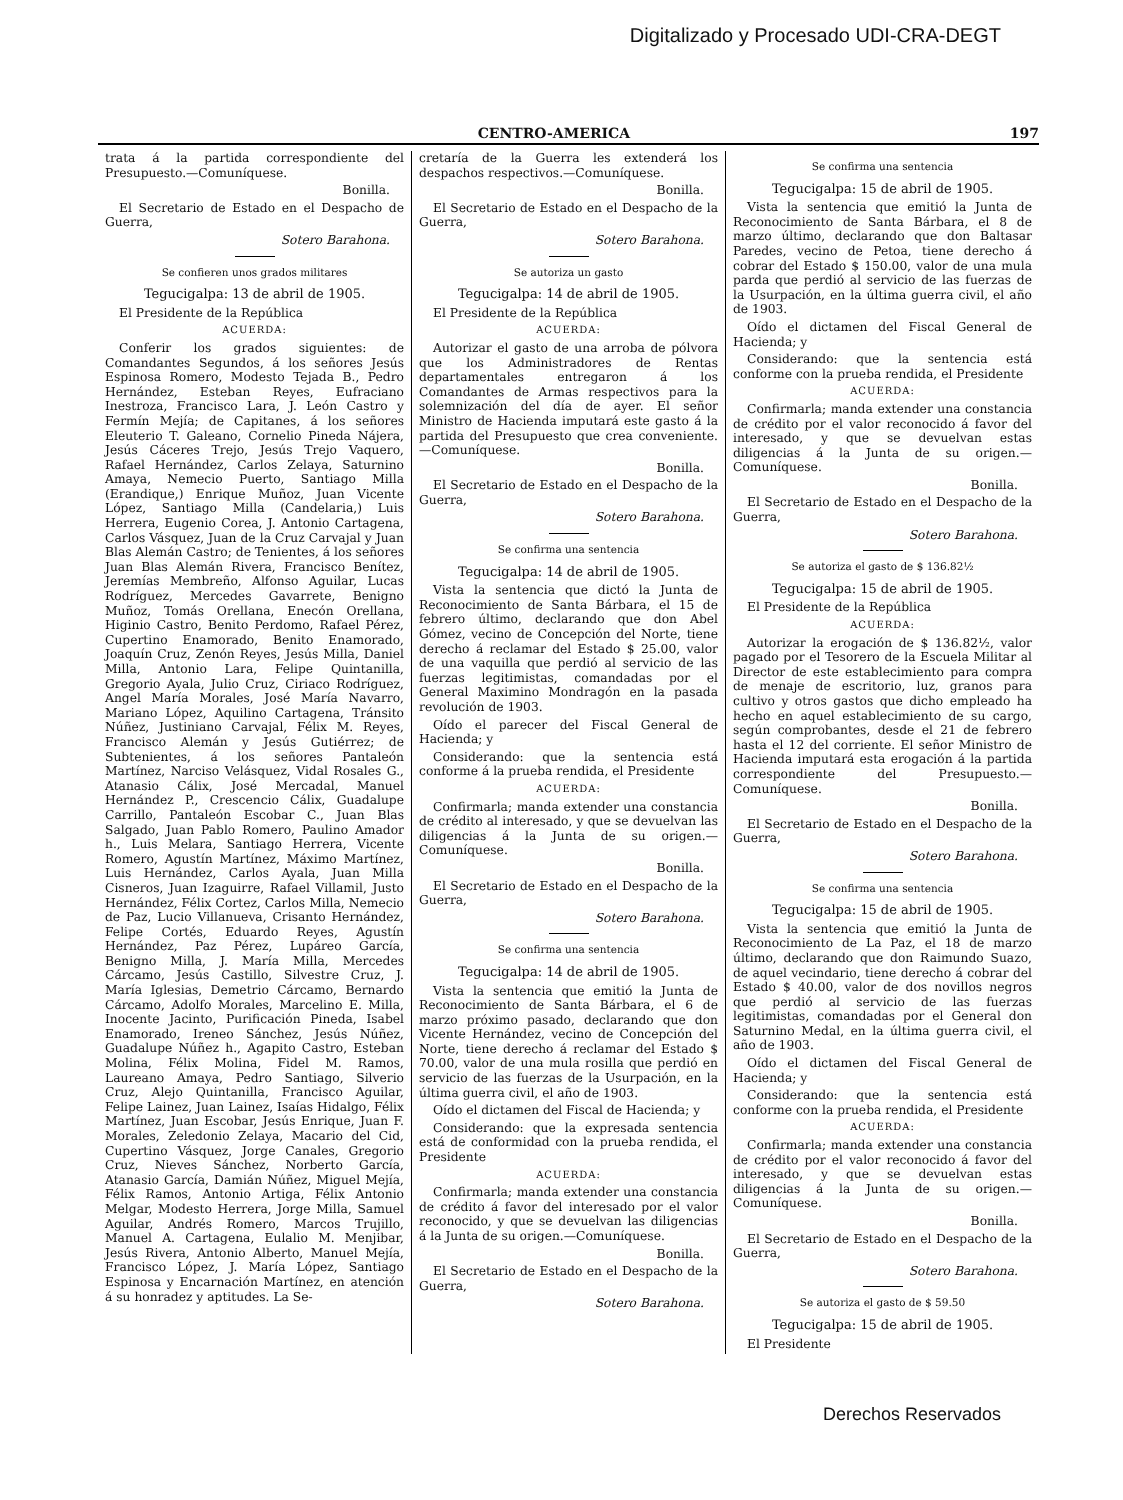Digitalizado y Procesado UDI-CRA-DEGT
CENTRO-AMERICA 197
trata á la partida correspondiente del Presupuesto.—Comuníquese.
Bonilla.
El Secretario de Estado en el Despacho de Guerra,
Sotero Barahona.
Se confieren unos grados militares
Tegucigalpa: 13 de abril de 1905.
El Presidente de la República
ACUERDA:
Conferir los grados siguientes: de Comandantes Segundos, á los señores Jesús Espinosa Romero, Modesto Tejada B., Pedro Hernández, Esteban Reyes, Eufraciano Inestroza, Francisco Lara, J. León Castro y Fermín Mejía; de Capitanes, á los señores Eleuterio T. Galeano, Cornelio Pineda Nájera, Jesús Cáceres Trejo, Jesús Trejo Vaquero, Rafael Hernández, Carlos Zelaya, Saturnino Amaya, Nemecio Puerto, Santiago Milla (Erandique,) Enrique Muñoz, Juan Vicente López, Santiago Milla (Candelaria,) Luis Herrera, Eugenio Corea, J. Antonio Cartagena, Carlos Vásquez, Juan de la Cruz Carvajal y Juan Blas Alemán Castro; de Tenientes, á los señores Juan Blas Alemán Rivera, Francisco Benítez, Jeremías Membreño, Alfonso Aguilar, Lucas Rodríguez, Mercedes Gavarrete, Benigno Muñoz, Tomás Orellana, Enecón Orellana, Higinio Castro, Benito Perdomo, Rafael Pérez, Cupertino Enamorado, Benito Enamorado, Joaquín Cruz, Zenón Reyes, Jesús Milla, Daniel Milla, Antonio Lara, Felipe Quintanilla, Gregorio Ayala, Julio Cruz, Ciriaco Rodríguez, Angel María Morales, José María Navarro, Mariano López, Aquilino Cartagena, Tránsito Núñez, Justiniano Carvajal, Félix M. Reyes, Francisco Alemán y Jesús Gutiérrez; de Subtenientes, á los señores Pantaleón Martínez, Narciso Velásquez, Vidal Rosales G., Atanasio Cálix, José Mercadal, Manuel Hernández P., Crescencio Cálix, Guadalupe Carrillo, Pantaleón Escobar C., Juan Blas Salgado, Juan Pablo Romero, Paulino Amador h., Luis Melara, Santiago Herrera, Vicente Romero, Agustín Martínez, Máximo Martínez, Luis Hernández, Carlos Ayala, Juan Milla Cisneros, Juan Izaguirre, Rafael Villamil, Justo Hernández, Félix Cortez, Carlos Milla, Nemecio de Paz, Lucio Villanueva, Crisanto Hernández, Felipe Cortés, Eduardo Reyes, Agustín Hernández, Paz Pérez, Lupáreo García, Benigno Milla, J. María Milla, Mercedes Cárcamo, Jesús Castillo, Silvestre Cruz, J. María Iglesias, Demetrio Cárcamo, Bernardo Cárcamo, Adolfo Morales, Marcelino E. Milla, Inocente Jacinto, Purificación Pineda, Isabel Enamorado, Ireneo Sánchez, Jesús Núñez, Guadalupe Núñez h., Agapito Castro, Esteban Molina, Félix Molina, Fidel M. Ramos, Laureano Amaya, Pedro Santiago, Silverio Cruz, Alejo Quintanilla, Francisco Aguilar, Felipe Lainez, Juan Lainez, Isaías Hidalgo, Félix Martínez, Juan Escobar, Jesús Enrique, Juan F. Morales, Zeledonio Zelaya, Macario del Cid, Cupertino Vásquez, Jorge Canales, Gregorio Cruz, Nieves Sánchez, Norberto García, Atanasio García, Damián Núñez, Miguel Mejía, Félix Ramos, Antonio Artiga, Félix Antonio Melgar, Modesto Herrera, Jorge Milla, Samuel Aguilar, Andrés Romero, Marcos Trujillo, Manuel A. Cartagena, Eulalio M. Menjibar, Jesús Rivera, Antonio Alberto, Manuel Mejía, Francisco López, J. María López, Santiago Espinosa y Encarnación Martínez, en atención á su honradez y aptitudes. La Se-
cretaría de la Guerra les extenderá los despachos respectivos.—Comuníquese.
Bonilla.
El Secretario de Estado en el Despacho de la Guerra,
Sotero Barahona.
Se autoriza un gasto
Tegucigalpa: 14 de abril de 1905.
El Presidente de la República
ACUERDA:
Autorizar el gasto de una arroba de pólvora que los Administradores de Rentas departamentales entregaron á los Comandantes de Armas respectivos para la solemnización del día de ayer. El señor Ministro de Hacienda imputará este gasto á la partida del Presupuesto que crea conveniente.—Comuníquese.
Bonilla.
El Secretario de Estado en el Despacho de la Guerra,
Sotero Barahona.
Se confirma una sentencia
Tegucigalpa: 14 de abril de 1905.
Vista la sentencia que dictó la Junta de Reconocimiento de Santa Bárbara, el 15 de febrero último, declarando que don Abel Gómez, vecino de Concepción del Norte, tiene derecho á reclamar del Estado $ 25.00, valor de una vaquilla que perdió al servicio de las fuerzas legitimistas, comandadas por el General Maximino Mondragón en la pasada revolución de 1903.
Oído el parecer del Fiscal General de Hacienda; y
Considerando: que la sentencia está conforme á la prueba rendida, el Presidente
ACUERDA:
Confirmarla; manda extender una constancia de crédito al interesado, y que se devuelvan las diligencias á la Junta de su origen.—Comuníquese.
Bonilla.
El Secretario de Estado en el Despacho de la Guerra,
Sotero Barahona.
Se confirma una sentencia
Tegucigalpa: 14 de abril de 1905.
Vista la sentencia que emitió la Junta de Reconocimiento de Santa Bárbara, el 6 de marzo próximo pasado, declarando que don Vicente Hernández, vecino de Concepción del Norte, tiene derecho á reclamar del Estado $ 70.00, valor de una mula rosilla que perdió en servicio de las fuerzas de la Usurpación, en la última guerra civil, el año de 1903.
Oído el dictamen del Fiscal de Hacienda; y
Considerando: que la expresada sentencia está de conformidad con la prueba rendida, el Presidente
ACUERDA:
Confirmarla; manda extender una constancia de crédito á favor del interesado por el valor reconocido, y que se devuelvan las diligencias á la Junta de su origen.—Comuníquese.
Bonilla.
El Secretario de Estado en el Despacho de la Guerra,
Sotero Barahona.
Se confirma una sentencia
Tegucigalpa: 15 de abril de 1905.
Vista la sentencia que emitió la Junta de Reconocimiento de Santa Bárbara, el 8 de marzo último, declarando que don Baltasar Paredes, vecino de Petoa, tiene derecho á cobrar del Estado $ 150.00, valor de una mula parda que perdió al servicio de las fuerzas de la Usurpación, en la última guerra civil, el año de 1903.
Oído el dictamen del Fiscal General de Hacienda; y
Considerando: que la sentencia está conforme con la prueba rendida, el Presidente
ACUERDA:
Confirmarla; manda extender una constancia de crédito por el valor reconocido á favor del interesado, y que se devuelvan estas diligencias á la Junta de su origen.—Comuníquese.
Bonilla.
El Secretario de Estado en el Despacho de la Guerra,
Sotero Barahona.
Se autoriza el gasto de $ 136.82½
Tegucigalpa: 15 de abril de 1905.
El Presidente de la República
ACUERDA:
Autorizar la erogación de $ 136.82½, valor pagado por el Tesorero de la Escuela Militar al Director de este establecimiento para compra de menaje de escritorio, luz, granos para cultivo y otros gastos que dicho empleado ha hecho en aquel establecimiento de su cargo, según comprobantes, desde el 21 de febrero hasta el 12 del corriente. El señor Ministro de Hacienda imputará esta erogación á la partida correspondiente del Presupuesto.—Comuníquese.
Bonilla.
El Secretario de Estado en el Despacho de la Guerra,
Sotero Barahona.
Se confirma una sentencia
Tegucigalpa: 15 de abril de 1905.
Vista la sentencia que emitió la Junta de Reconocimiento de La Paz, el 18 de marzo último, declarando que don Raimundo Suazo, de aquel vecindario, tiene derecho á cobrar del Estado $ 40.00, valor de dos novillos negros que perdió al servicio de las fuerzas legitimistas, comandadas por el General don Saturnino Medal, en la última guerra civil, el año de 1903.
Oído el dictamen del Fiscal General de Hacienda; y
Considerando: que la sentencia está conforme con la prueba rendida, el Presidente
ACUERDA:
Confirmarla; manda extender una constancia de crédito por el valor reconocido á favor del interesado, y que se devuelvan estas diligencias á la Junta de su origen.—Comuníquese.
Bonilla.
El Secretario de Estado en el Despacho de la Guerra,
Sotero Barahona.
Se autoriza el gasto de $ 59.50
Tegucigalpa: 15 de abril de 1905.
El Presidente
Derechos Reservados